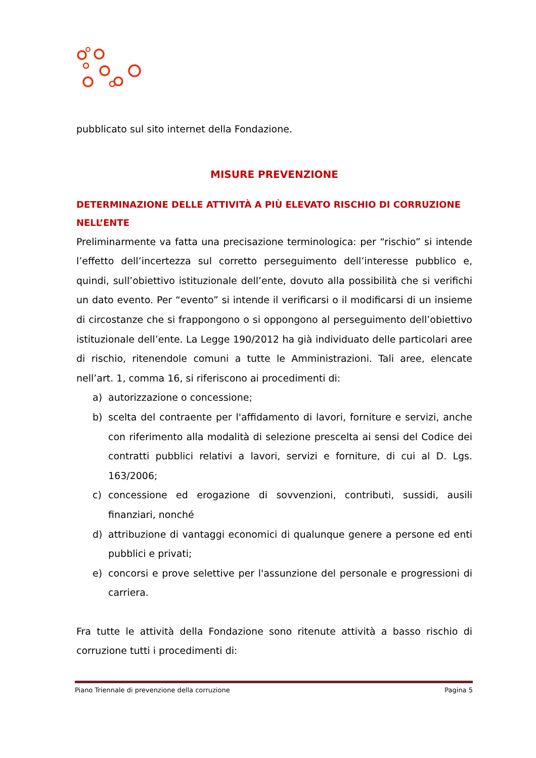pubblicato sul sito internet della Fondazione.
MISURE PREVENZIONE
DETERMINAZIONE DELLE ATTIVITÀ A PIÙ ELEVATO RISCHIO DI CORRUZIONE NELL’ENTE
Preliminarmente va fatta una precisazione terminologica: per “rischio” si intende l’effetto dell’incertezza sul corretto perseguimento dell’interesse pubblico e, quindi, sull’obiettivo istituzionale dell’ente, dovuto alla possibilità che si verifichi un dato evento. Per “evento” si intende il verificarsi o il modificarsi di un insieme di circostanze che si frappongono o si oppongono al perseguimento dell’obiettivo istituzionale dell’ente. La Legge 190/2012 ha già individuato delle particolari aree di rischio, ritenendole comuni a tutte le Amministrazioni. Tali aree, elencate nell’art. 1, comma 16, si riferiscono ai procedimenti di:
a) autorizzazione o concessione;
b) scelta del contraente per l'affidamento di lavori, forniture e servizi, anche con riferimento alla modalità di selezione prescelta ai sensi del Codice dei contratti pubblici relativi a lavori, servizi e forniture, di cui al D. Lgs. 163/2006;
c) concessione ed erogazione di sovvenzioni, contributi, sussidi, ausili finanziari, nonché
d) attribuzione di vantaggi economici di qualunque genere a persone ed enti pubblici e privati;
e) concorsi e prove selettive per l'assunzione del personale e progressioni di carriera.
Fra tutte le attività della Fondazione sono ritenute attività a basso rischio di corruzione tutti i procedimenti di:
Piano Triennale di prevenzione della corruzione Pagina 5